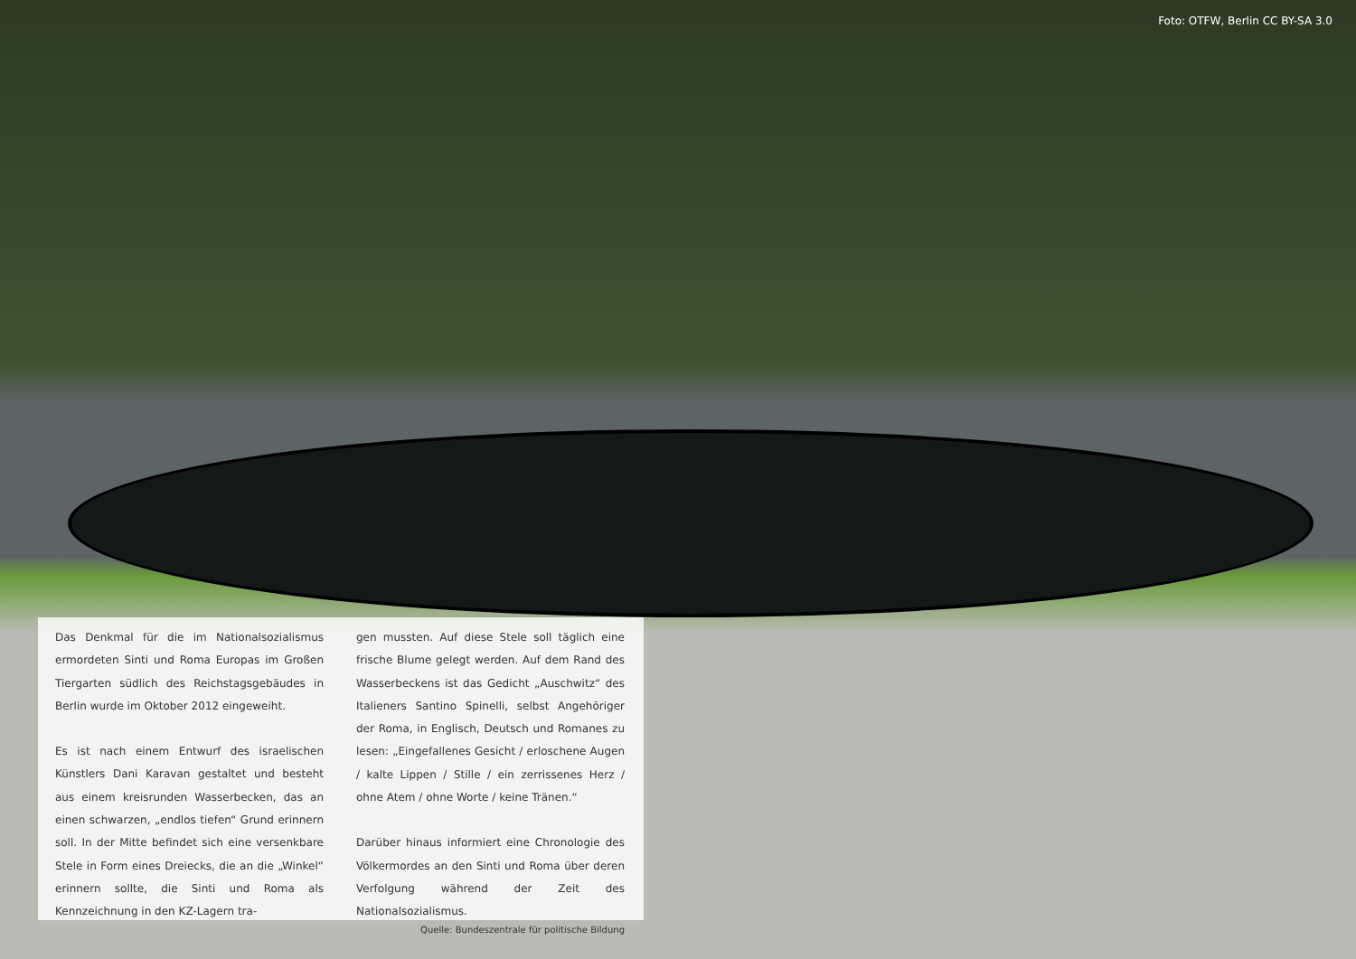Foto: OTFW, Berlin CC BY-SA 3.0
Das Denkmal für die im Nationalsozialismus ermordeten Sinti und Roma Europas im Großen Tiergarten südlich des Reichstagsgebäudes in Berlin wurde im Oktober 2012 eingeweiht.
Es ist nach einem Entwurf des israelischen Künstlers Dani Karavan gestaltet und besteht aus einem kreisrunden Wasserbecken, das an einen schwarzen, „endlos tiefen“ Grund erinnern soll. In der Mitte befindet sich eine versenkbare Stele in Form eines Dreiecks, die an die „Winkel“ erinnern sollte, die Sinti und Roma als Kennzeichnung in den KZ-Lagern tra-
gen mussten. Auf diese Stele soll täglich eine frische Blume gelegt werden. Auf dem Rand des Wasserbeckens ist das Gedicht „Auschwitz“ des Italieners Santino Spinelli, selbst Angehöriger der Roma, in Englisch, Deutsch und Romanes zu lesen: „Eingefallenes Gesicht / erloschene Augen / kalte Lippen / Stille / ein zerrissenes Herz / ohne Atem / ohne Worte / keine Tränen.“
Darüber hinaus informiert eine Chronologie des Völkermordes an den Sinti und Roma über deren Verfolgung während der Zeit des Nationalsozialismus.
Quelle: Bundeszentrale für politische Bildung